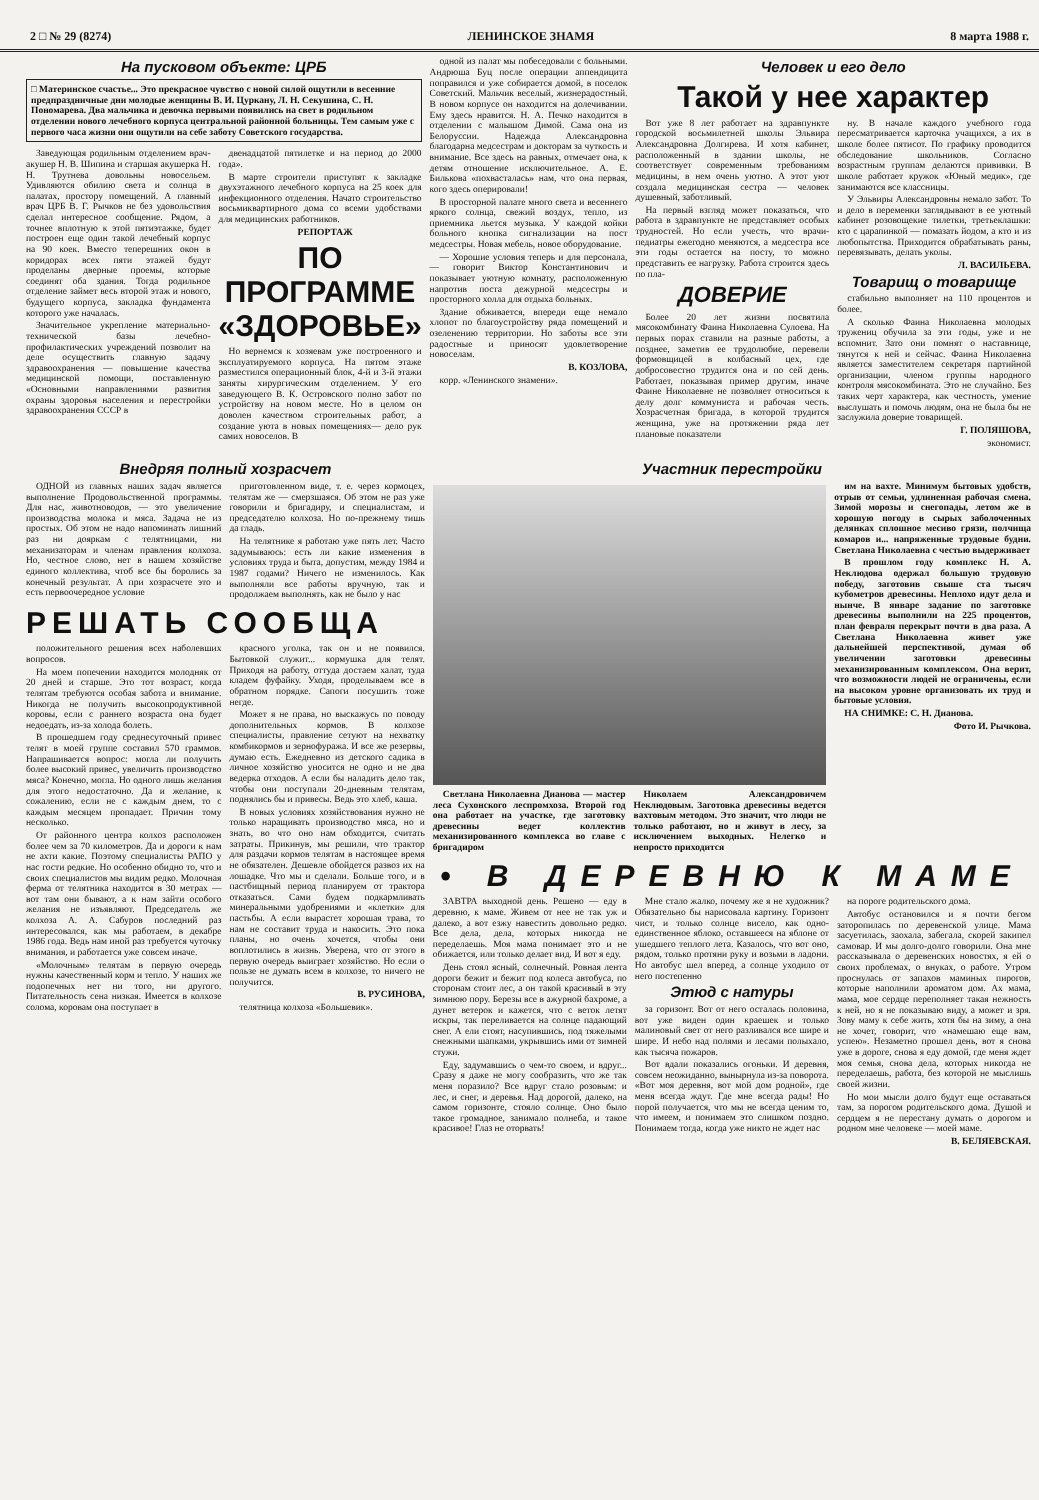2 □ № 29 (8274) ЛЕНИНСКОЕ ЗНАМЯ 8 марта 1988 г.
На пусковом объекте: ЦРБ
□ Материнское счастье... Это прекрасное чувство с новой силой ощутили в весенние предпраздничные дни молодые женщины В. И. Цуркану, Л. Н. Секушина, С. Н. Пономарева. Два мальчика и девочка первыми появились на свет в родильном отделении нового лечебного корпуса центральной районной больницы. Тем самым уже с первого часа жизни они ощутили на себе заботу Советского государства.
Заведующая родильным отделением врач-акушер Н. В. Шипина и старшая акушерка Н. Н. Трутнева довольны новосельем. Удивляются обилию света и солнца в палатах, простору помещений. А главный врач ЦРБ В. Г. Рычков не без удовольствия сделал интересное сообщение. Рядом, а точнее вплотную к этой пятиэтажке, будет построен еще один такой лечебный корпус на 90 коек. Вместо теперешних окон в коридорах всех пяти этажей будут проделаны дверные проемы, которые соединят оба здания. Тогда родильное отделение займет весь второй этаж и нового, будущего корпуса, закладка фундамента которого уже началась.
Значительное укрепление материально-технической базы лечебно-профилактических учреждений позволит на деле осуществить главную задачу здравоохранения — повышение качества медицинской помощи, поставленную «Основными направлениями развития охраны здоровья населения и перестройки здравоохранения СССР в
двенадцатой пятилетке и на период до 2000 года».
В марте строители приступят к закладке двухэтажного лечебного корпуса на 25 коек для инфекционного отделения. Начато строительство восьмиквартирного дома со всеми удобствами для медицинских работников.
РЕПОРТАЖ
ПО ПРОГРАММЕ «ЗДОРОВЬЕ»
Но вернемся к хозяевам уже построенного и эксплуатируемого корпуса. На пятом этаже разместился операционный блок, 4-й и 3-й этажи заняты хирургическим отделением. У его заведующего В. К. Островского полно забот по устройству на новом месте. Но в целом он доволен качеством строительных работ, а создание уюта в новых помещениях— дело рук самих новоселов. В
одной из палат мы побеседовали с больными. Андрюша Буц после операции аппендицита поправился и уже собирается домой, в поселок Советский. Мальчик веселый, жизнерадостный. В новом корпусе он находится на долечивании. Ему здесь нравится. Н. А. Печко находится в отделении с малышом Димой. Сама она из Белоруссии. Надежда Александровна благодарна медсестрам и докторам за чуткость и внимание. Все здесь на равных, отмечает она, к детям отношение исключительное. А. Е. Билькова «похвасталась» нам, что она первая, кого здесь оперировали!
В просторной палате много света и весеннего яркого солнца, свежий воздух, тепло, из приемника льется музыка. У каждой койки больного кнопка сигнализации на пост медсестры. Новая мебель, новое оборудование.
— Хорошие условия теперь и для персонала,— говорит Виктор Константинович и показывает уютную комнату, расположенную напротив поста дежурной медсестры и просторного холла для отдыха больных.
Здание обживается, впереди еще немало хлопот по благоустройству ряда помещений и озеленению территории. Но заботы все эти радостные и приносят удовлетворение новоселам.
В. КОЗЛОВА,
корр. «Ленинского знамени».
Человек и его дело
Такой у нее характер
Вот уже 8 лет работает на здравпункте городской восьмилетней школы Эльвира Александровна Долгирева. И хотя кабинет, расположенный в здании школы, не соответствует современным требованиям медицины, в нем очень уютно. А этот уют создала медицинская сестра — человек душевный, заботливый.
На первый взгляд может показаться, что работа в здравпункте не представляет особых трудностей. Но если учесть, что врачи-педиатры ежегодно меняются, а медсестра все эти годы остается на посту, то можно представить ее нагрузку. Работа строится здесь по пла-
ДОВЕРИЕ
Более 20 лет жизни посвятила мясокомбинату Фаина Николаевна Сулоева. На первых порах ставили на разные работы, а позднее, заметив ее трудолюбие, перевели формовщицей в колбасный цех, где добросовестно трудится она и по сей день. Работает, показывая пример другим, иначе Фаине Николаевне не позволяет относиться к делу долг коммуниста и рабочая честь. Хозрасчетная бригада, в которой трудится женщина, уже на протяжении ряда лет плановые показатели
ну. В начале каждого учебного года пересматривается карточка учащихся, а их в школе более пятисот. По графику проводится обследование школьников. Согласно возрастным группам делаются прививки. В школе работает кружок «Юный медик», где занимаются все классницы.
У Эльвиры Александровны немало забот. То и дело в переменки заглядывают в ее уютный кабинет розовощекие тилетки, третьеклашки: кто с царапинкой — помазать йодом, а кто и из любопытства. Приходится обрабатывать раны, перевязывать, делать уколы.
Л. ВАСИЛЬЕВА.
Товарищ о товарище
стабильно выполняет на 110 процентов и более.
А сколько Фаина Николаевна молодых тружениц обучила за эти годы, уже и не вспомнит. Зато они помнят о наставнице, тянутся к ней и сейчас. Фаина Николаевна является заместителем секретаря партийной организации, членом группы народного контроля мясокомбината. Это не случайно. Без таких черт характера, как честность, умение выслушать и помочь людям, она не была бы не заслужила доверие товарищей.
Г. ПОЛЯШОВА,
экономист.
Внедряя полный хозрасчет
ОДНОЙ из главных наших задач является выполнение Продовольственной программы. Для нас, животноводов, — это увеличение производства молока и мяса. Задача не из простых. Об этом не надо напоминать лишний раз ни дояркам с телятницами, ни механизаторам и членам правления колхоза. Но, честное слово, нет в нашем хозяйстве единого коллектива, чтоб все бы боролись за конечный результат. А при хозрасчете это и есть первоочередное условие
приготовленном виде, т. е. через кормоцех, телятам же — смерзшаяся. Об этом не раз уже говорили и бригадиру, и специалистам, и председателю колхоза. Но по-прежнему тишь да гладь.
На телятнике я работаю уже пять лет. Часто задумываюсь: есть ли какие изменения в условиях труда и быта, допустим, между 1984 и 1987 годами? Ничего не изменилось. Как выполняли все работы вручную, так и продолжаем выполнять, как не было у нас
РЕШАТЬ СООБЩА
положительного решения всех наболевших вопросов.
На моем попечении находится молодняк от 20 дней и старше. Это тот возраст, когда телятам требуются особая забота и внимание. Никогда не получить высокопродуктивной коровы, если с раннего возраста она будет недоедать, из-за холода болеть.
В прошедшем году среднесуточный привес телят в моей группе составил 570 граммов. Напрашивается вопрос: могла ли получить более высокий привес, увеличить производство мяса? Конечно, могла. Но одного лишь желания для этого недостаточно. Да и желание, к сожалению, если не с каждым днем, то с каждым месяцем пропадает. Причин тому несколько.
От районного центра колхоз расположен более чем за 70 километров. Да и дороги к нам не ахти какие. Поэтому специалисты РАПО у нас гости редкие. Но особенно обидно то, что и своих специалистов мы видим редко. Молочная ферма от телятника находится в 30 метрах — вот там они бывают, а к нам зайти особого желания не изъявляют. Председатель же колхоза А. А. Сабуров последний раз интересовался, как мы работаем, в декабре 1986 года. Ведь нам иной раз требуется чуточку внимания, и работается уже совсем иначе.
«Молочным» телятам в первую очередь нужны качественный корм и тепло. У наших же подопечных нет ни того, ни другого. Питательность сена низкая. Имеется в колхозе солома, коровам она поступает в
красного уголка, так он и не появился. Бытовкой служит... кормушка для телят. Приходя на работу, оттуда достаем халат, туда кладем фуфайку. Уходя, проделываем все в обратном порядке. Сапоги посушить тоже негде.
Может я не права, но выскажусь по поводу дополнительных кормов. В колхозе специалисты, правление сетуют на нехватку комбикормов и зернофуража. И все же резервы, думаю есть. Ежедневно из детского садика в личное хозяйство уносится не одно и не два ведерка отходов. А если бы наладить дело так, чтобы они поступали 20-дневным телятам, поднялись бы и привесы. Ведь это хлеб, каша.
В новых условиях хозяйствования нужно не только наращивать производство мяса, но и знать, во что оно нам обходится, считать затраты. Прикинув, мы решили, что трактор для раздачи кормов телятам в настоящее время не обязателен. Дешевле обойдется развоз их на лошадке. Что мы и сделали. Больше того, и в пастбищный период планируем от трактора отказаться. Сами будем подкармливать минеральными удобрениями и «клетки» для пастьбы. А если вырастет хорошая трава, то нам не составит труда и накосить. Это пока планы, но очень хочется, чтобы они воплотились в жизнь. Уверена, что от этого в первую очередь выиграет хозяйство. Но если о пользе не думать всем в колхозе, то ничего не получится.
В. РУСИНОВА,
телятница колхоза «Большевик».
Участник перестройки
Светлана Николаевна Дианова — мастер леса Сухонского леспромхоза. Второй год она работает на участке, где заготовку древесины ведет коллектив механизированного комплекса во главе с бригадиром
Николаем Александровичем Неклюдовым. Заготовка древесины ведется вахтовым методом. Это значит, что люди не только работают, но и живут в лесу, за исключением выходных. Нелегко и непросто приходится
им на вахте. Минимум бытовых удобств, отрыв от семьи, удлиненная рабочая смена. Зимой морозы и снегопады, летом же в хорошую погоду в сырых заболоченных делянках сплошное месиво грязи, полчища комаров и... напряженные трудовые будни. Светлана Николаевна с честью выдерживает
В прошлом году комплекс Н. А. Неклюдова одержал большую трудовую победу, заготовив свыше ста тысяч кубометров древесины. Неплохо идут дела и нынче. В январе задание по заготовке древесины выполнили на 225 процентов, план февраля перекрыт почти в два раза. А Светлана Николаевна живет уже дальнейшей перспективой, думая об увеличении заготовки древесины механизированным комплексом. Она верит, что возможности людей не ограничены, если на высоком уровне организовать их труд и бытовые условия.
НА СНИМКЕ: С. Н. Дианова.
Фото И. Рычкова.
• В ДЕРЕВНЮ К МАМЕ
ЗАВТРА выходной день. Решено — еду в деревню, к маме. Живем от нее не так уж и далеко, а вот езжу навестить довольно редко. Все дела, дела, которых никогда не переделаешь. Моя мама понимает это и не обижается, или только делает вид. И вот я еду.
День стоял ясный, солнечный. Ровная лента дороги бежит и бежит под колеса автобуса, по сторонам стоит лес, а он такой красивый в эту зимнюю пору. Березы все в ажурной бахроме, а дунет ветерок и кажется, что с веток летят искры, так переливается на солнце падающий снег. А ели стоят, насупившись, под тяжелыми снежными шапками, укрывшись ими от зимней стужи.
Еду, задумавшись о чем-то своем, и вдруг... Сразу я даже не могу сообразить, что же так меня поразило? Все вдруг стало розовым: и лес, и снег, и деревья. Над дорогой, далеко, на самом горизонте, стояло солнце. Оно было такое громадное, занимало полнеба, и такое красивое! Глаз не оторвать!
Мне стало жалко, почему же я не художник? Обязательно бы нарисовала картину. Горизонт чист, и только солнце висело, как одно-единственное яблоко, оставшееся на яблоне от ушедшего теплого лета. Казалось, что вот оно, рядом, только протяни руку и возьми в ладони. Но автобус шел вперед, а солнце уходило от него постепенно
Этюд с натуры
за горизонт. Вот от него осталась половина, вот уже виден один краешек и только малиновый свет от него разливался все шире и шире. И небо над полями и лесами полыхало, как тысяча пожаров.
Вот вдали показались огоньки. И деревня, совсем неожиданно, вынырнула из-за поворота. «Вот моя деревня, вот мой дом родной», где меня всегда ждут. Где мне всегда рады! Но порой получается, что мы не всегда ценим то, что имеем, и понимаем это слишком поздно. Понимаем тогда, когда уже никто не ждет нас
на пороге родительского дома.
Автобус остановился и я почти бегом заторопилась по деревенской улице. Мама засуетилась, заохала, забегала, скорей закипел самовар. И мы долго-долго говорили. Она мне рассказывала о деревенских новостях, я ей о своих проблемах, о внуках, о работе. Утром проснулась от запахов маминых пирогов, которые наполнили ароматом дом. Ах мама, мама, мое сердце переполняет такая нежность к ней, но я не показываю виду, а может и зря. Зову маму к себе жить, хотя бы на зиму, а она не хочет, говорит, что «намешаю еще вам, успею». Незаметно прошел день, вот я снова уже в дороге, снова я еду домой, где меня ждет моя семья, снова дела, которых никогда не переделаешь, работа, без которой не мыслишь своей жизни.
Но мои мысли долго будут еще оставаться там, за порогом родительского дома. Душой и сердцем я не перестану думать о дорогом и родном мне человеке — моей маме.
В. БЕЛЯЕВСКАЯ.